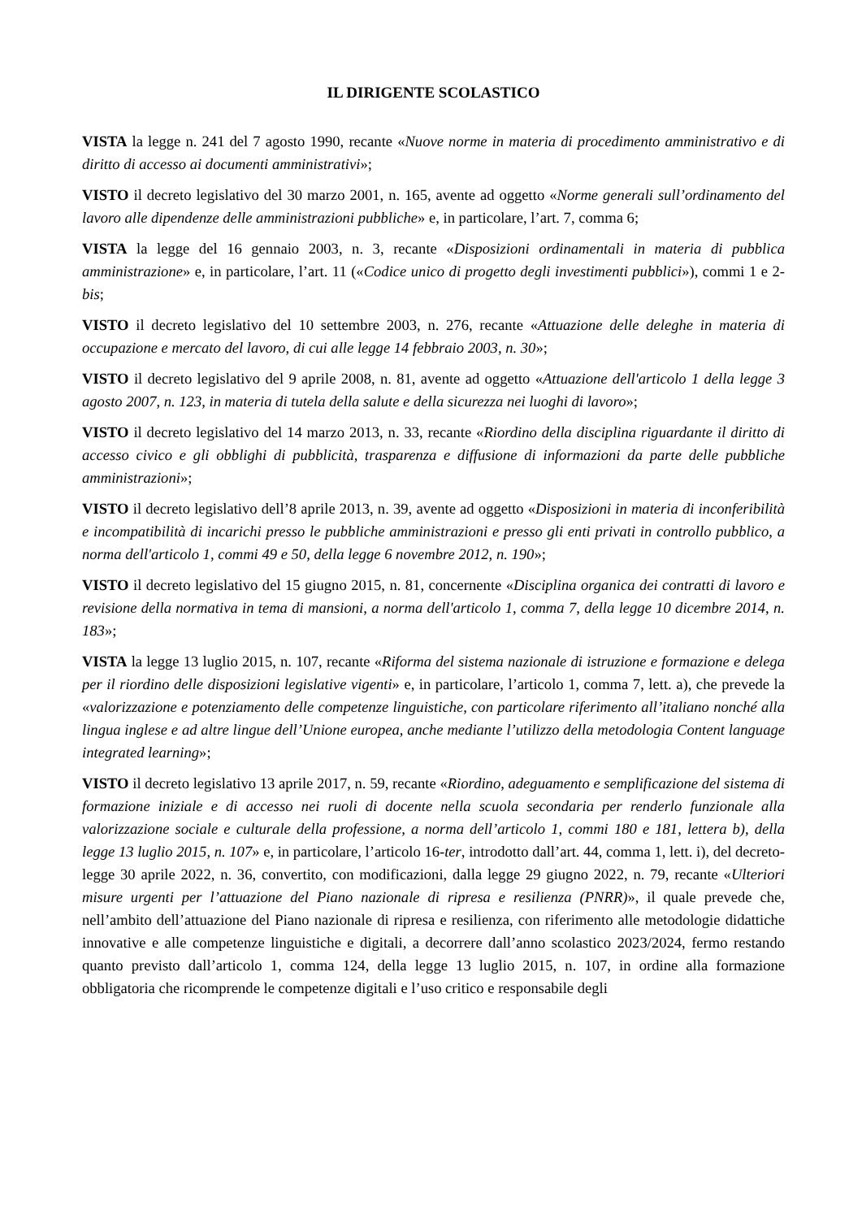IL DIRIGENTE SCOLASTICO
VISTA la legge n. 241 del 7 agosto 1990, recante «Nuove norme in materia di procedimento amministrativo e di diritto di accesso ai documenti amministrativi»;
VISTO il decreto legislativo del 30 marzo 2001, n. 165, avente ad oggetto «Norme generali sull’ordinamento del lavoro alle dipendenze delle amministrazioni pubbliche» e, in particolare, l’art. 7, comma 6;
VISTA la legge del 16 gennaio 2003, n. 3, recante «Disposizioni ordinamentali in materia di pubblica amministrazione» e, in particolare, l’art. 11 («Codice unico di progetto degli investimenti pubblici»), commi 1 e 2-bis;
VISTO il decreto legislativo del 10 settembre 2003, n. 276, recante «Attuazione delle deleghe in materia di occupazione e mercato del lavoro, di cui alle legge 14 febbraio 2003, n. 30»;
VISTO il decreto legislativo del 9 aprile 2008, n. 81, avente ad oggetto «Attuazione dell'articolo 1 della legge 3 agosto 2007, n. 123, in materia di tutela della salute e della sicurezza nei luoghi di lavoro»;
VISTO il decreto legislativo del 14 marzo 2013, n. 33, recante «Riordino della disciplina riguardante il diritto di accesso civico e gli obblighi di pubblicità, trasparenza e diffusione di informazioni da parte delle pubbliche amministrazioni»;
VISTO il decreto legislativo dell’8 aprile 2013, n. 39, avente ad oggetto «Disposizioni in materia di inconferibilità e incompatibilità di incarichi presso le pubbliche amministrazioni e presso gli enti privati in controllo pubblico, a norma dell'articolo 1, commi 49 e 50, della legge 6 novembre 2012, n. 190»;
VISTO il decreto legislativo del 15 giugno 2015, n. 81, concernente «Disciplina organica dei contratti di lavoro e revisione della normativa in tema di mansioni, a norma dell'articolo 1, comma 7, della legge 10 dicembre 2014, n. 183»;
VISTA la legge 13 luglio 2015, n. 107, recante «Riforma del sistema nazionale di istruzione e formazione e delega per il riordino delle disposizioni legislative vigenti» e, in particolare, l’articolo 1, comma 7, lett. a), che prevede la «valorizzazione e potenziamento delle competenze linguistiche, con particolare riferimento all’italiano nonché alla lingua inglese e ad altre lingue dell’Unione europea, anche mediante l’utilizzo della metodologia Content language integrated learning»;
VISTO il decreto legislativo 13 aprile 2017, n. 59, recante «Riordino, adeguamento e semplificazione del sistema di formazione iniziale e di accesso nei ruoli di docente nella scuola secondaria per renderlo funzionale alla valorizzazione sociale e culturale della professione, a norma dell’articolo 1, commi 180 e 181, lettera b), della legge 13 luglio 2015, n. 107» e, in particolare, l’articolo 16-ter, introdotto dall’art. 44, comma 1, lett. i), del decreto-legge 30 aprile 2022, n. 36, convertito, con modificazioni, dalla legge 29 giugno 2022, n. 79, recante «Ulteriori misure urgenti per l’attuazione del Piano nazionale di ripresa e resilienza (PNRR)», il quale prevede che, nell’ambito dell’attuazione del Piano nazionale di ripresa e resilienza, con riferimento alle metodologie didattiche innovative e alle competenze linguistiche e digitali, a decorrere dall’anno scolastico 2023/2024, fermo restando quanto previsto dall’articolo 1, comma 124, della legge 13 luglio 2015, n. 107, in ordine alla formazione obbligatoria che ricomprende le competenze digitali e l’uso critico e responsabile degli